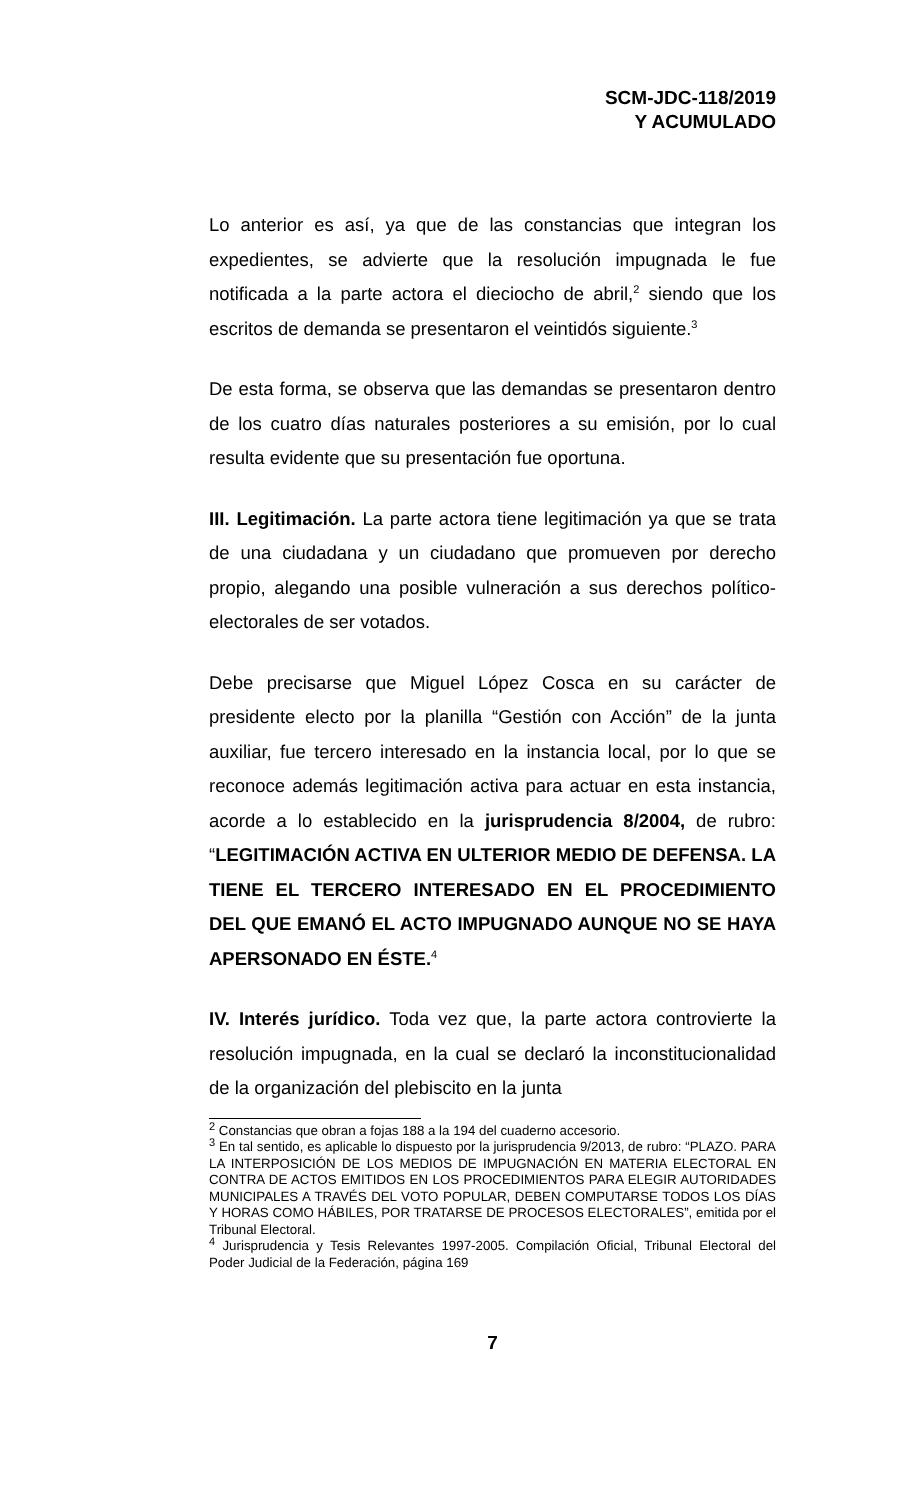SCM-JDC-118/2019
Y ACUMULADO
Lo anterior es así, ya que de las constancias que integran los expedientes, se advierte que la resolución impugnada le fue notificada a la parte actora el dieciocho de abril,<sup>2</sup> siendo que los escritos de demanda se presentaron el veintidós siguiente.<sup>3</sup>
De esta forma, se observa que las demandas se presentaron dentro de los cuatro días naturales posteriores a su emisión, por lo cual resulta evidente que su presentación fue oportuna.
III. Legitimación. La parte actora tiene legitimación ya que se trata de una ciudadana y un ciudadano que promueven por derecho propio, alegando una posible vulneración a sus derechos político-electorales de ser votados.
Debe precisarse que Miguel López Cosca en su carácter de presidente electo por la planilla “Gestión con Acción” de la junta auxiliar, fue tercero interesado en la instancia local, por lo que se reconoce además legitimación activa para actuar en esta instancia, acorde a lo establecido en la jurisprudencia 8/2004, de rubro: “LEGITIMACIÓN ACTIVA EN ULTERIOR MEDIO DE DEFENSA. LA TIENE EL TERCERO INTERESADO EN EL PROCEDIMIENTO DEL QUE EMANÓ EL ACTO IMPUGNADO AUNQUE NO SE HAYA APERSONADO EN ÉSTE.<sup>4</sup>
IV. Interés jurídico. Toda vez que, la parte actora controvierte la resolución impugnada, en la cual se declaró la inconstitucionalidad de la organización del plebiscito en la junta
<sup>2</sup> Constancias que obran a fojas 188 a la 194 del cuaderno accesorio.
<sup>3</sup> En tal sentido, es aplicable lo dispuesto por la jurisprudencia 9/2013, de rubro: “PLAZO. PARA LA INTERPOSICIÓN DE LOS MEDIOS DE IMPUGNACIÓN EN MATERIA ELECTORAL EN CONTRA DE ACTOS EMITIDOS EN LOS PROCEDIMIENTOS PARA ELEGIR AUTORIDADES MUNICIPALES A TRAVÉS DEL VOTO POPULAR, DEBEN COMPUTARSE TODOS LOS DÍAS Y HORAS COMO HÁBILES, POR TRATARSE DE PROCESOS ELECTORALES”, emitida por el Tribunal Electoral.
<sup>4</sup> Jurisprudencia y Tesis Relevantes 1997-2005. Compilación Oficial, Tribunal Electoral del Poder Judicial de la Federación, página 169
7